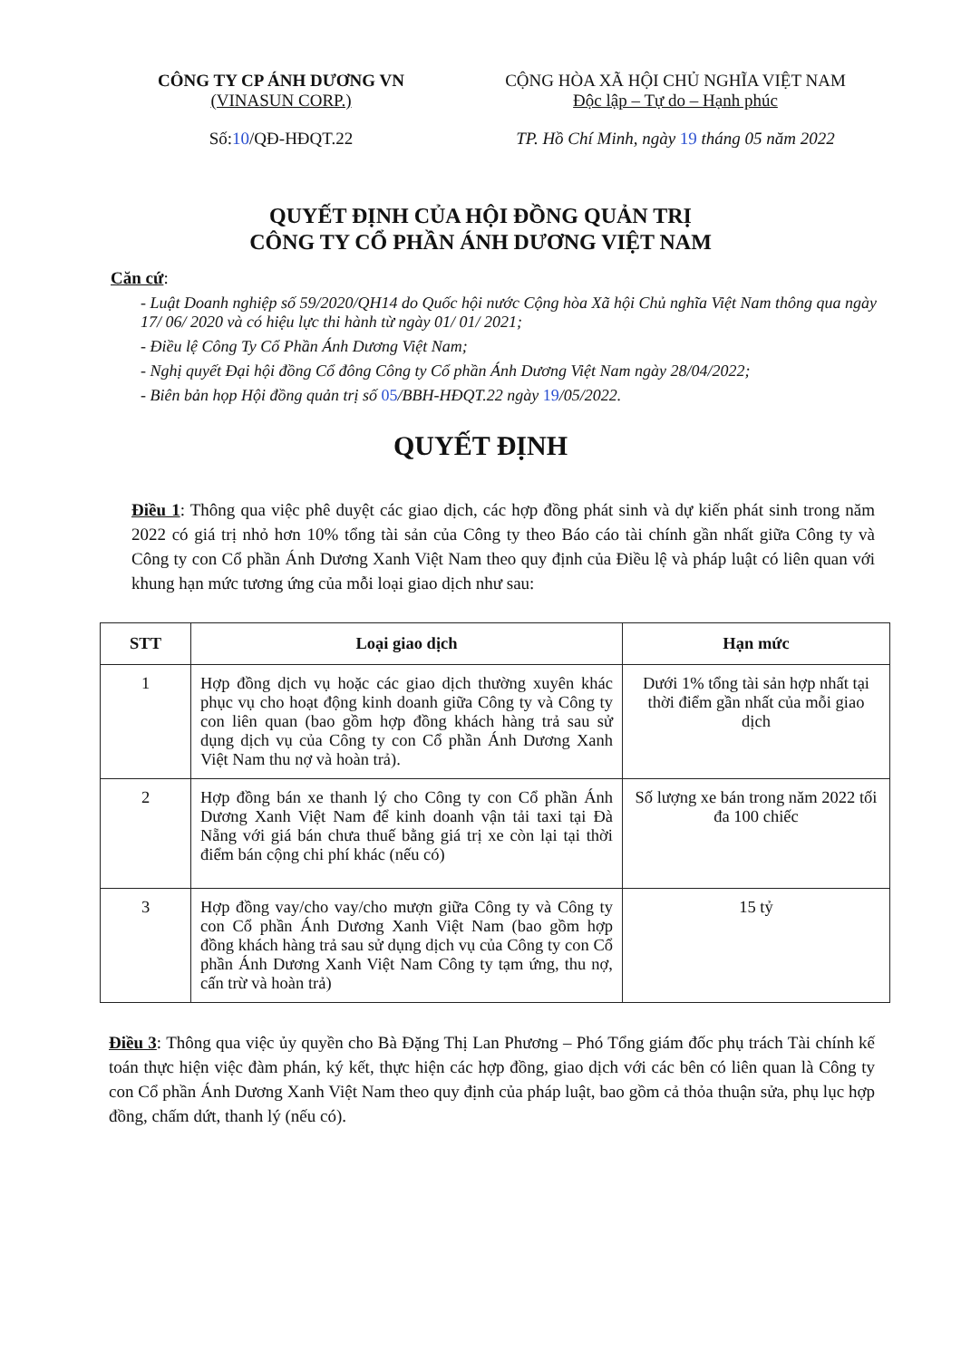CÔNG TY CP ÁNH DƯƠNG VN
(VINASUN CORP.)
Số:10/QĐ-HĐQT.22
CỘNG HÒA XÃ HỘI CHỦ NGHĨA VIỆT NAM
Độc lập – Tự do – Hạnh phúc
TP. Hồ Chí Minh, ngày 19 tháng 05 năm 2022
QUYẾT ĐỊNH CỦA HỘI ĐỒNG QUẢN TRỊ
CÔNG TY CỔ PHẦN ÁNH DƯƠNG VIỆT NAM
Căn cứ:
- Luật Doanh nghiệp số 59/2020/QH14 do Quốc hội nước Cộng hòa Xã hội Chủ nghĩa Việt Nam thông qua ngày 17/ 06/ 2020 và có hiệu lực thi hành từ ngày 01/ 01/ 2021;
- Điều lệ Công Ty Cổ Phần Ánh Dương Việt Nam;
- Nghị quyết Đại hội đồng Cổ đông Công ty Cổ phần Ánh Dương Việt Nam ngày 28/04/2022;
- Biên bản họp Hội đồng quản trị số 05/BBH-HĐQT.22 ngày 19/05/2022.
QUYẾT ĐỊNH
Điều 1: Thông qua việc phê duyệt các giao dịch, các hợp đồng phát sinh và dự kiến phát sinh trong năm 2022 có giá trị nhỏ hơn 10% tổng tài sản của Công ty theo Báo cáo tài chính gần nhất giữa Công ty và Công ty con Cổ phần Ánh Dương Xanh Việt Nam theo quy định của Điều lệ và pháp luật có liên quan với khung hạn mức tương ứng của mỗi loại giao dịch như sau:
| STT | Loại giao dịch | Hạn mức |
| --- | --- | --- |
| 1 | Hợp đồng dịch vụ hoặc các giao dịch thường xuyên khác phục vụ cho hoạt động kinh doanh giữa Công ty và Công ty con liên quan (bao gồm hợp đồng khách hàng trả sau sử dụng dịch vụ của Công ty con Cổ phần Ánh Dương Xanh Việt Nam thu nợ và hoàn trả). | Dưới 1% tổng tài sản hợp nhất tại thời điểm gần nhất của mỗi giao dịch |
| 2 | Hợp đồng bán xe thanh lý cho Công ty con Cổ phần Ánh Dương Xanh Việt Nam để kinh doanh vận tải taxi tại Đà Nẵng với giá bán chưa thuế bằng giá trị xe còn lại tại thời điểm bán cộng chi phí khác (nếu có) | Số lượng xe bán trong năm 2022 tối đa 100 chiếc |
| 3 | Hợp đồng vay/cho vay/cho mượn giữa Công ty và Công ty con Cổ phần Ánh Dương Xanh Việt Nam (bao gồm hợp đồng khách hàng trả sau sử dụng dịch vụ của Công ty con Cổ phần Ánh Dương Xanh Việt Nam Công ty tạm ứng, thu nợ, cấn trừ và hoàn trả) | 15 tỷ |
Điều 3: Thông qua việc ủy quyền cho Bà Đặng Thị Lan Phương – Phó Tổng giám đốc phụ trách Tài chính kế toán thực hiện việc đàm phán, ký kết, thực hiện các hợp đồng, giao dịch với các bên có liên quan là Công ty con Cổ phần Ánh Dương Xanh Việt Nam theo quy định của pháp luật, bao gồm cả thỏa thuận sửa, phụ lục hợp đồng, chấm dứt, thanh lý (nếu có).